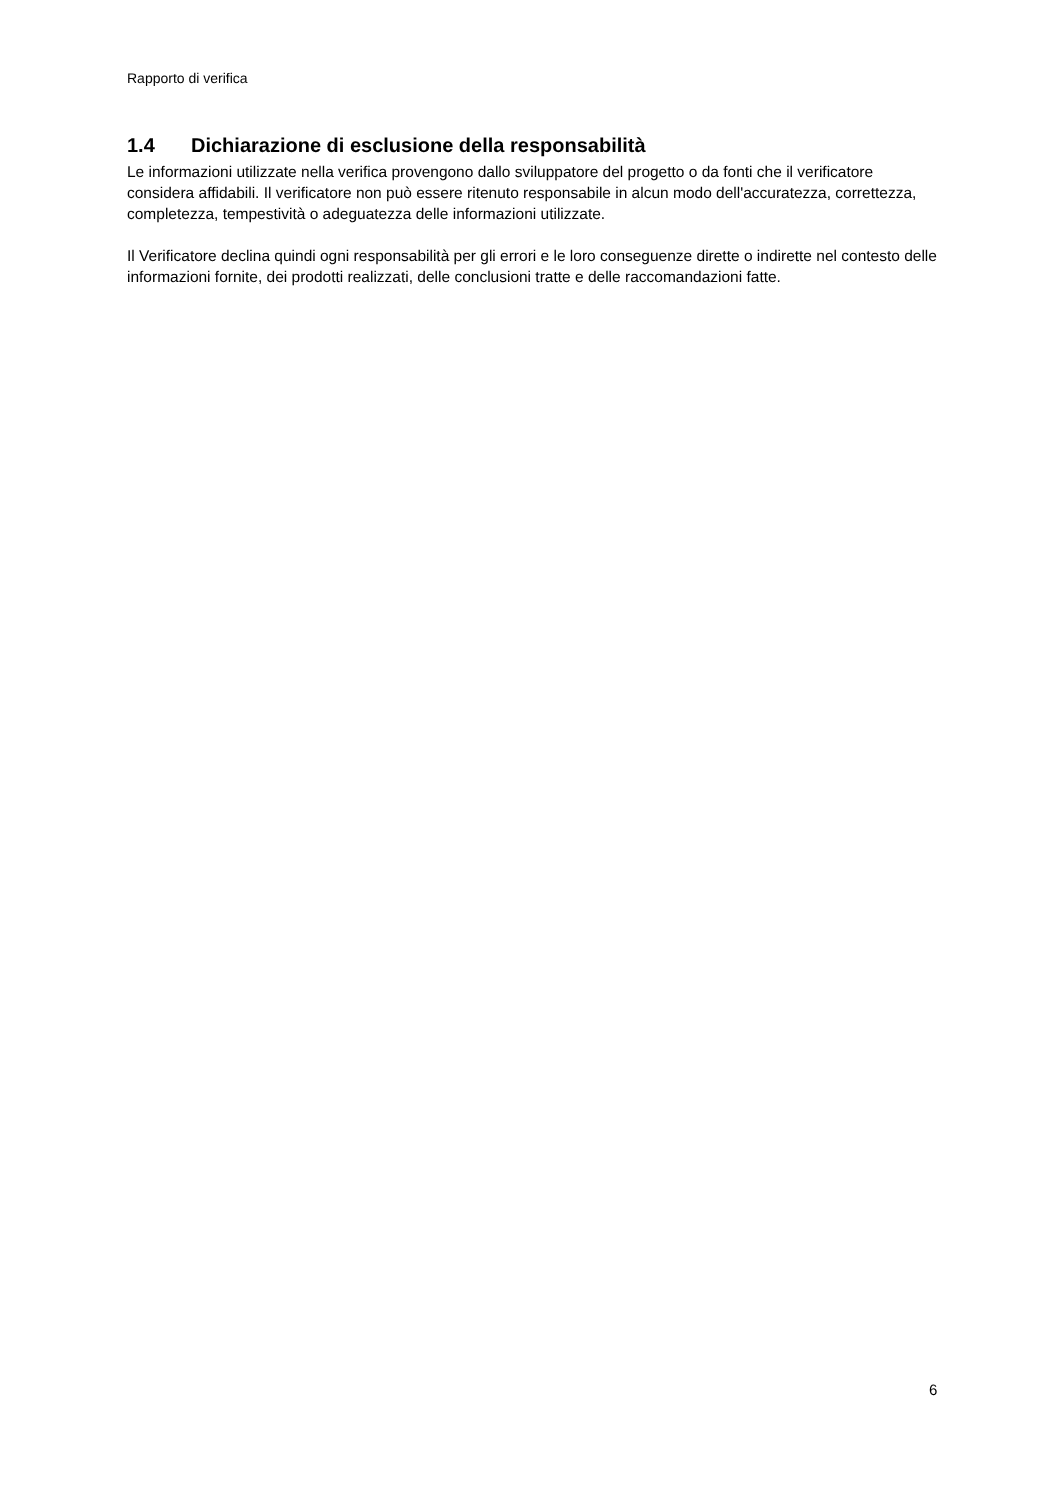Rapporto di verifica
1.4 Dichiarazione di esclusione della responsabilità
Le informazioni utilizzate nella verifica provengono dallo sviluppatore del progetto o da fonti che il verificatore considera affidabili. Il verificatore non può essere ritenuto responsabile in alcun modo dell'accuratezza, correttezza, completezza, tempestività o adeguatezza delle informazioni utilizzate.
Il Verificatore declina quindi ogni responsabilità per gli errori e le loro conseguenze dirette o indirette nel contesto delle informazioni fornite, dei prodotti realizzati, delle conclusioni tratte e delle raccomandazioni fatte.
6